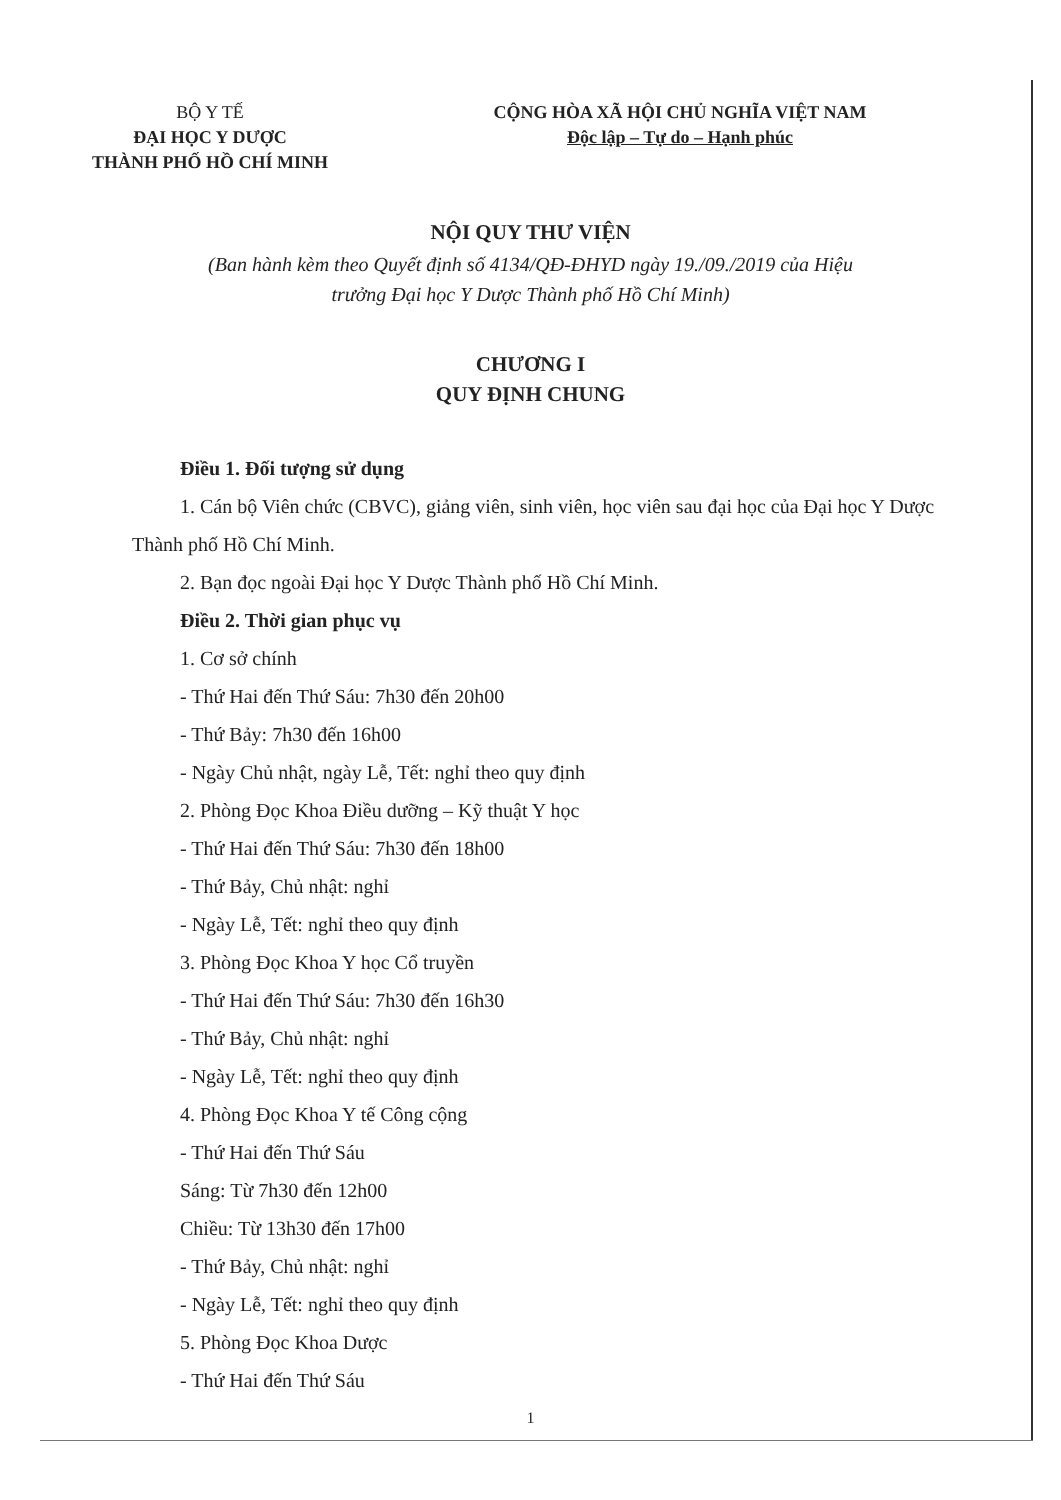BỘ Y TẾ
ĐẠI HỌC Y DƯỢC
THÀNH PHỐ HỒ CHÍ MINH
CỘNG HÒA XÃ HỘI CHỦ NGHĨA VIỆT NAM
Độc lập – Tự do – Hạnh phúc
NỘI QUY THƯ VIỆN
(Ban hành kèm theo Quyết định số 4134/QĐ-ĐHYD ngày 19./09./2019 của Hiệu trưởng Đại học Y Dược Thành phố Hồ Chí Minh)
CHƯƠNG I
QUY ĐỊNH CHUNG
Điều 1. Đối tượng sử dụng
1. Cán bộ Viên chức (CBVC), giảng viên, sinh viên, học viên sau đại học của Đại học Y Dược Thành phố Hồ Chí Minh.
2. Bạn đọc ngoài Đại học Y Dược Thành phố Hồ Chí Minh.
Điều 2. Thời gian phục vụ
1. Cơ sở chính
- Thứ Hai đến Thứ Sáu: 7h30 đến 20h00
- Thứ Bảy: 7h30 đến 16h00
- Ngày Chủ nhật, ngày Lễ, Tết: nghỉ theo quy định
2. Phòng Đọc Khoa Điều dưỡng – Kỹ thuật Y học
- Thứ Hai đến Thứ Sáu: 7h30 đến 18h00
- Thứ Bảy, Chủ nhật: nghỉ
- Ngày Lễ, Tết: nghỉ theo quy định
3. Phòng Đọc Khoa Y học Cổ truyền
- Thứ Hai đến Thứ Sáu: 7h30 đến 16h30
- Thứ Bảy, Chủ nhật: nghỉ
- Ngày Lễ, Tết: nghỉ theo quy định
4. Phòng Đọc Khoa Y tế Công cộng
- Thứ Hai đến Thứ Sáu
Sáng: Từ 7h30 đến 12h00
Chiều: Từ 13h30 đến 17h00
- Thứ Bảy, Chủ nhật: nghỉ
- Ngày Lễ, Tết: nghỉ theo quy định
5. Phòng Đọc Khoa Dược
- Thứ Hai đến Thứ Sáu
1